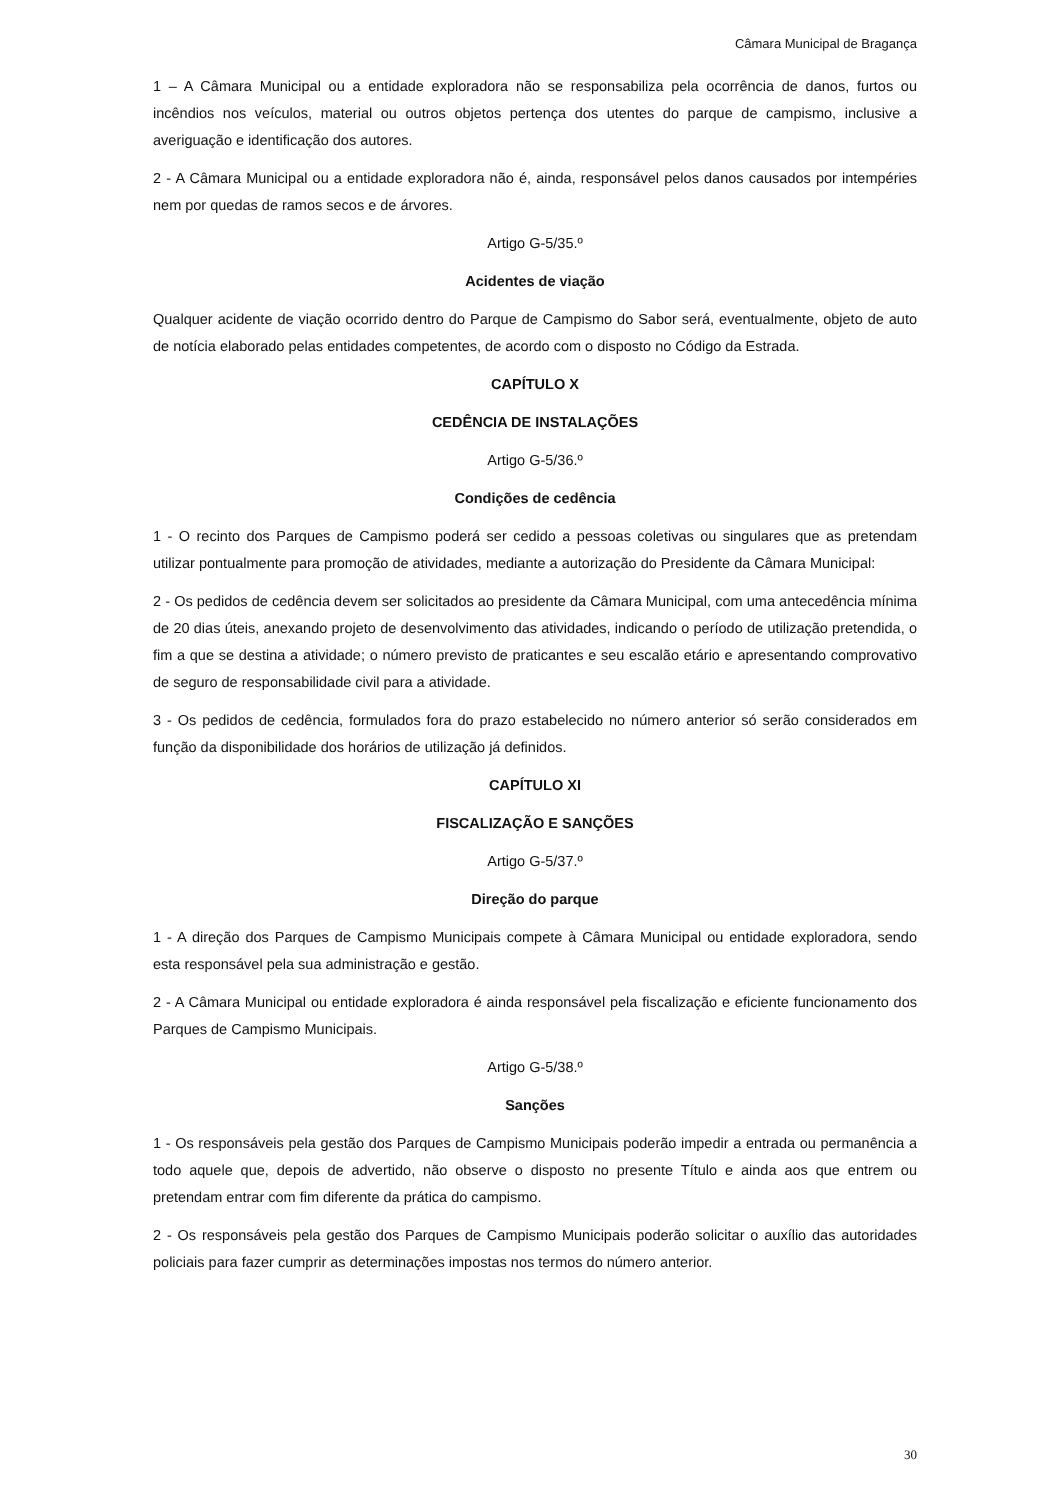Câmara Municipal de Bragança
1 – A Câmara Municipal ou a entidade exploradora não se responsabiliza pela ocorrência de danos, furtos ou incêndios nos veículos, material ou outros objetos pertença dos utentes do parque de campismo, inclusive a averiguação e identificação dos autores.
2 - A Câmara Municipal ou a entidade exploradora não é, ainda, responsável pelos danos causados por intempéries nem por quedas de ramos secos e de árvores.
Artigo G-5/35.º
Acidentes de viação
Qualquer acidente de viação ocorrido dentro do Parque de Campismo do Sabor será, eventualmente, objeto de auto de notícia elaborado pelas entidades competentes, de acordo com o disposto no Código da Estrada.
CAPÍTULO X
CEDÊNCIA DE INSTALAÇÕES
Artigo G-5/36.º
Condições de cedência
1 - O recinto dos Parques de Campismo poderá ser cedido a pessoas coletivas ou singulares que as pretendam utilizar pontualmente para promoção de atividades, mediante a autorização do Presidente da Câmara Municipal:
2 - Os pedidos de cedência devem ser solicitados ao presidente da Câmara Municipal, com uma antecedência mínima de 20 dias úteis, anexando projeto de desenvolvimento das atividades, indicando o período de utilização pretendida, o fim a que se destina a atividade; o número previsto de praticantes e seu escalão etário e apresentando comprovativo de seguro de responsabilidade civil para a atividade.
3 - Os pedidos de cedência, formulados fora do prazo estabelecido no número anterior só serão considerados em função da disponibilidade dos horários de utilização já definidos.
CAPÍTULO XI
FISCALIZAÇÃO E SANÇÕES
Artigo G-5/37.º
Direção do parque
1 - A direção dos Parques de Campismo Municipais compete à Câmara Municipal ou entidade exploradora, sendo esta responsável pela sua administração e gestão.
2 - A Câmara Municipal ou entidade exploradora é ainda responsável pela fiscalização e eficiente funcionamento dos Parques de Campismo Municipais.
Artigo G-5/38.º
Sanções
1 - Os responsáveis pela gestão dos Parques de Campismo Municipais poderão impedir a entrada ou permanência a todo aquele que, depois de advertido, não observe o disposto no presente Título e ainda aos que entrem ou pretendam entrar com fim diferente da prática do campismo.
2 - Os responsáveis pela gestão dos Parques de Campismo Municipais poderão solicitar o auxílio das autoridades policiais para fazer cumprir as determinações impostas nos termos do número anterior.
30